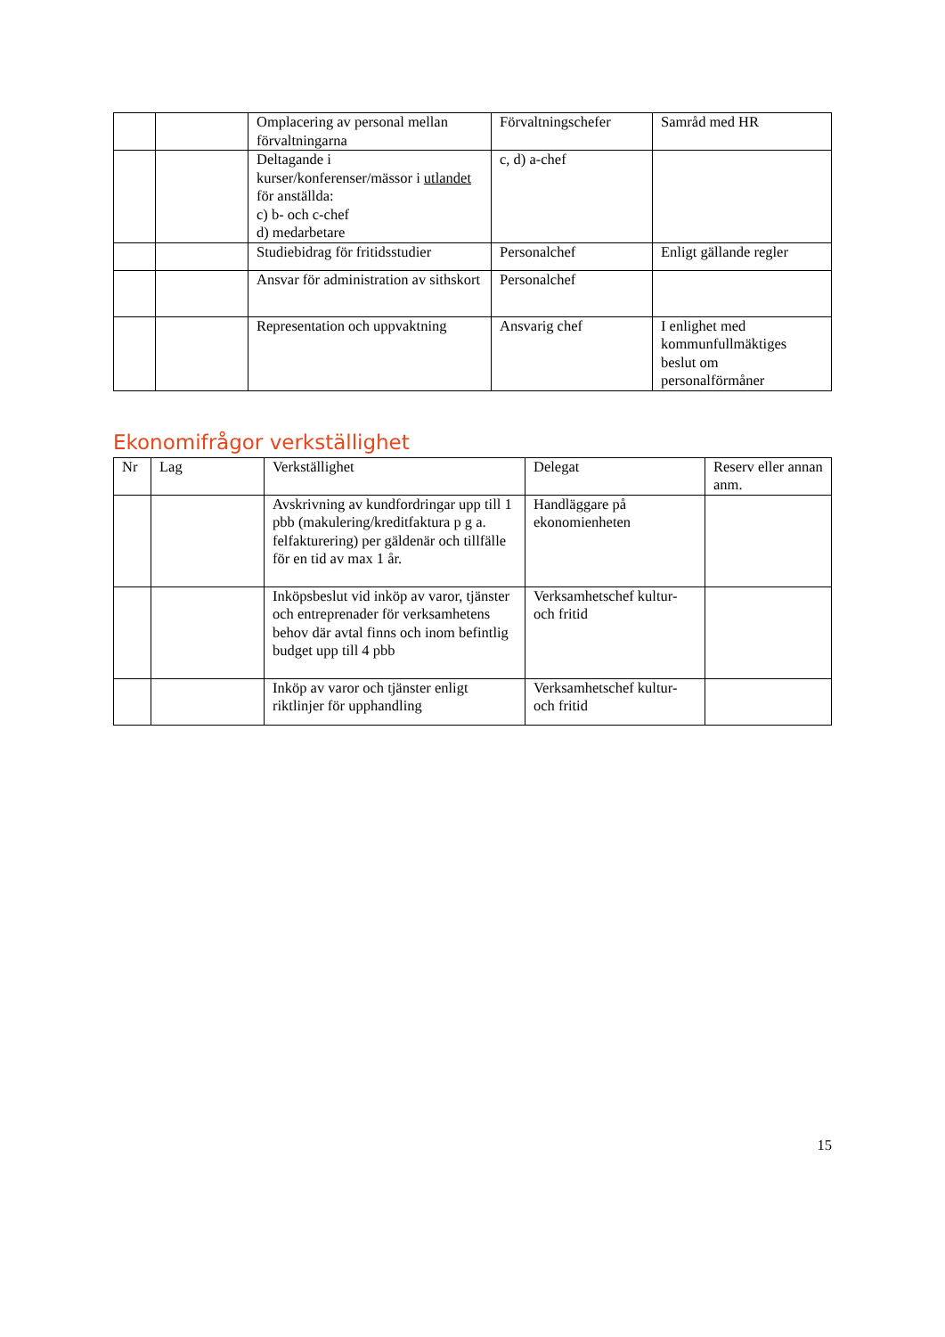| | | Omplacering av personal mellan förvaltningarna | Förvaltningschefer | Samråd med HR |
| | | Deltagande i kurser/konferenser/mässor i utlandet för anställda: c) b- och c-chef d) medarbetare | c, d) a-chef | |
| | | Studiebidrag för fritidsstudier | Personalchef | Enligt gällande regler |
| | | Ansvar för administration av sithskort | Personalchef | |
| | | Representation och uppvaktning | Ansvarig chef | I enlighet med kommunfullmäktiges beslut om personalförmåner |
Ekonomifrågor verkställighet
| Nr | Lag | Verkställighet | Delegat | Reserv eller annan anm. |
| | | Avskrivning av kundfordringar upp till 1 pbb (makulering/kreditfaktura p g a. felfakturering) per gäldenär och tillfälle för en tid av max 1 år. | Handläggare på ekonomienheten | |
| | | Inköpsbeslut vid inköp av varor, tjänster och entreprenader för verksamhetens behov där avtal finns och inom befintlig budget upp till 4 pbb | Verksamhetschef kultur- och fritid | |
| | | Inköp av varor och tjänster enligt riktlinjer för upphandling | Verksamhetschef kultur- och fritid | |
15